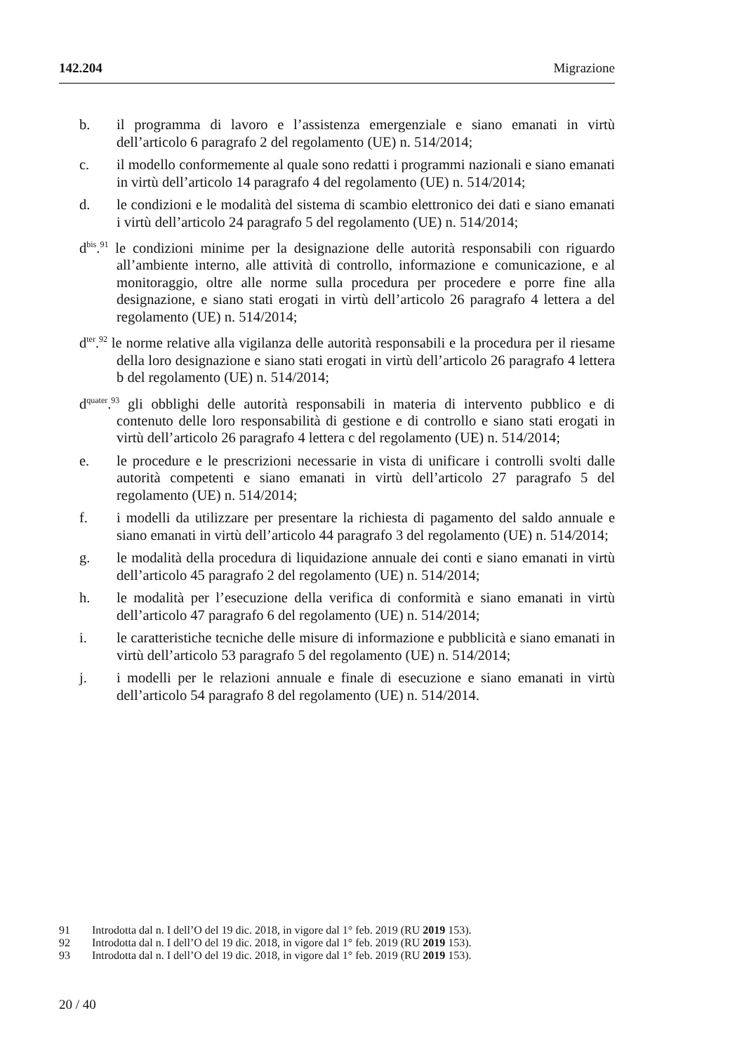142.204 Migrazione
b. il programma di lavoro e l’assistenza emergenziale e siano emanati in virtù dell’articolo 6 paragrafo 2 del regolamento (UE) n. 514/2014;
c. il modello conformemente al quale sono redatti i programmi nazionali e siano emanati in virtù dell’articolo 14 paragrafo 4 del regolamento (UE) n. 514/2014;
d. le condizioni e le modalità del sistema di scambio elettronico dei dati e siano emanati i virtù dell’articolo 24 paragrafo 5 del regolamento (UE) n. 514/2014;
d<sup>bis</sup>.<sup>91</sup> le condizioni minime per la designazione delle autorità responsabili con riguardo all’ambiente interno, alle attività di controllo, informazione e comunicazione, e al monitoraggio, oltre alle norme sulla procedura per procedere e porre fine alla designazione, e siano stati erogati in virtù dell’articolo 26 paragrafo 4 lettera a del regolamento (UE) n. 514/2014;
d<sup>ter</sup>.<sup>92</sup> le norme relative alla vigilanza delle autorità responsabili e la procedura per il riesame della loro designazione e siano stati erogati in virtù dell’articolo 26 paragrafo 4 lettera b del regolamento (UE) n. 514/2014;
d<sup>quater</sup>.<sup>93</sup> gli obblighi delle autorità responsabili in materia di intervento pubblico e di contenuto delle loro responsabilità di gestione e di controllo e siano stati erogati in virtù dell’articolo 26 paragrafo 4 lettera c del regolamento (UE) n. 514/2014;
e. le procedure e le prescrizioni necessarie in vista di unificare i controlli svolti dalle autorità competenti e siano emanati in virtù dell’articolo 27 paragrafo 5 del regolamento (UE) n. 514/2014;
f. i modelli da utilizzare per presentare la richiesta di pagamento del saldo annuale e siano emanati in virtù dell’articolo 44 paragrafo 3 del regolamento (UE) n. 514/2014;
g. le modalità della procedura di liquidazione annuale dei conti e siano emanati in virtù dell’articolo 45 paragrafo 2 del regolamento (UE) n. 514/2014;
h. le modalità per l’esecuzione della verifica di conformità e siano emanati in virtù dell’articolo 47 paragrafo 6 del regolamento (UE) n. 514/2014;
i. le caratteristiche tecniche delle misure di informazione e pubblicità e siano emanati in virtù dell’articolo 53 paragrafo 5 del regolamento (UE) n. 514/2014;
j. i modelli per le relazioni annuale e finale di esecuzione e siano emanati in virtù dell’articolo 54 paragrafo 8 del regolamento (UE) n. 514/2014.
91 Introdotta dal n. I dell’O del 19 dic. 2018, in vigore dal 1° feb. 2019 (RU 2019 153).
92 Introdotta dal n. I dell’O del 19 dic. 2018, in vigore dal 1° feb. 2019 (RU 2019 153).
93 Introdotta dal n. I dell’O del 19 dic. 2018, in vigore dal 1° feb. 2019 (RU 2019 153).
20 / 40